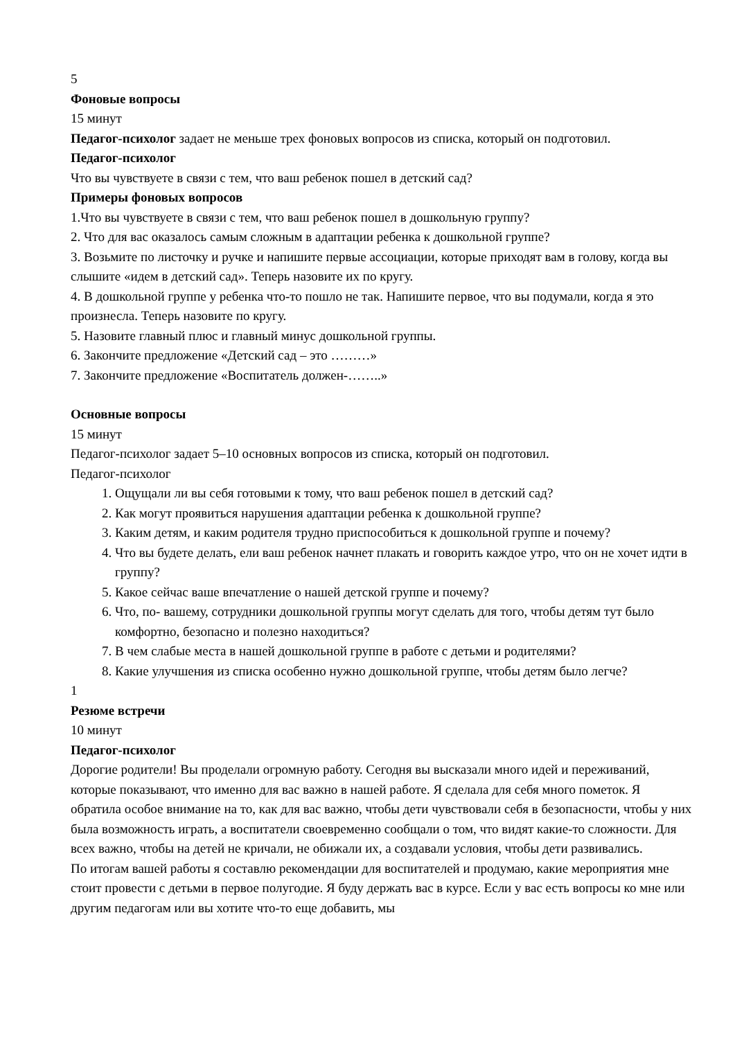5
Фоновые вопросы
15 минут
Педагог-психолог задает не меньше трех фоновых вопросов из списка, который он подготовил.
Педагог-психолог
Что вы чувствуете в связи с тем, что ваш ребенок пошел в детский сад?
Примеры фоновых вопросов
1.Что вы чувствуете в связи с тем, что ваш ребенок пошел в дошкольную группу?
2. Что для вас оказалось самым сложным в адаптации ребенка к дошкольной группе?
3. Возьмите по листочку и ручке и напишите первые ассоциации, которые приходят вам в голову, когда вы слышите «идем в детский сад». Теперь назовите их по кругу.
4. В дошкольной группе у ребенка что-то пошло не так. Напишите первое, что вы подумали, когда я это произнесла. Теперь назовите по кругу.
5. Назовите главный плюс и главный минус дошкольной группы.
6. Закончите предложение «Детский сад – это ………»
7. Закончите предложение «Воспитатель должен-……..»
Основные вопросы
15 минут
Педагог-психолог задает 5–10 основных вопросов из списка, который он подготовил.
Педагог-психолог
1. Ощущали ли вы себя готовыми к тому, что ваш ребенок пошел в детский сад?
2. Как могут проявиться нарушения адаптации ребенка к дошкольной группе?
3. Каким детям, и каким родителя трудно приспособиться к дошкольной группе и почему?
4. Что вы будете делать, ели ваш ребенок начнет плакать и говорить каждое утро, что он не хочет идти в группу?
5. Какое сейчас ваше впечатление о нашей детской группе и почему?
6. Что, по- вашему, сотрудники дошкольной группы могут сделать для того, чтобы детям тут было комфортно, безопасно и полезно находиться?
7. В чем слабые места в нашей дошкольной группе в работе с детьми и родителями?
8. Какие улучшения из списка особенно нужно дошкольной группе, чтобы детям было легче?
1
Резюме встречи
10 минут
Педагог-психолог
Дорогие родители! Вы проделали огромную работу. Сегодня вы высказали много идей и переживаний, которые показывают, что именно для вас важно в нашей работе. Я сделала для себя много пометок. Я обратила особое внимание на то, как для вас важно, чтобы дети чувствовали себя в безопасности, чтобы у них была возможность играть, а воспитатели своевременно сообщали о том, что видят какие-то сложности. Для всех важно, чтобы на детей не кричали, не обижали их, а создавали условия, чтобы дети развивались.
По итогам вашей работы я составлю рекомендации для воспитателей и продумаю, какие мероприятия мне стоит провести с детьми в первое полугодие. Я буду держать вас в курсе. Если у вас есть вопросы ко мне или другим педагогам или вы хотите что-то еще добавить, мы